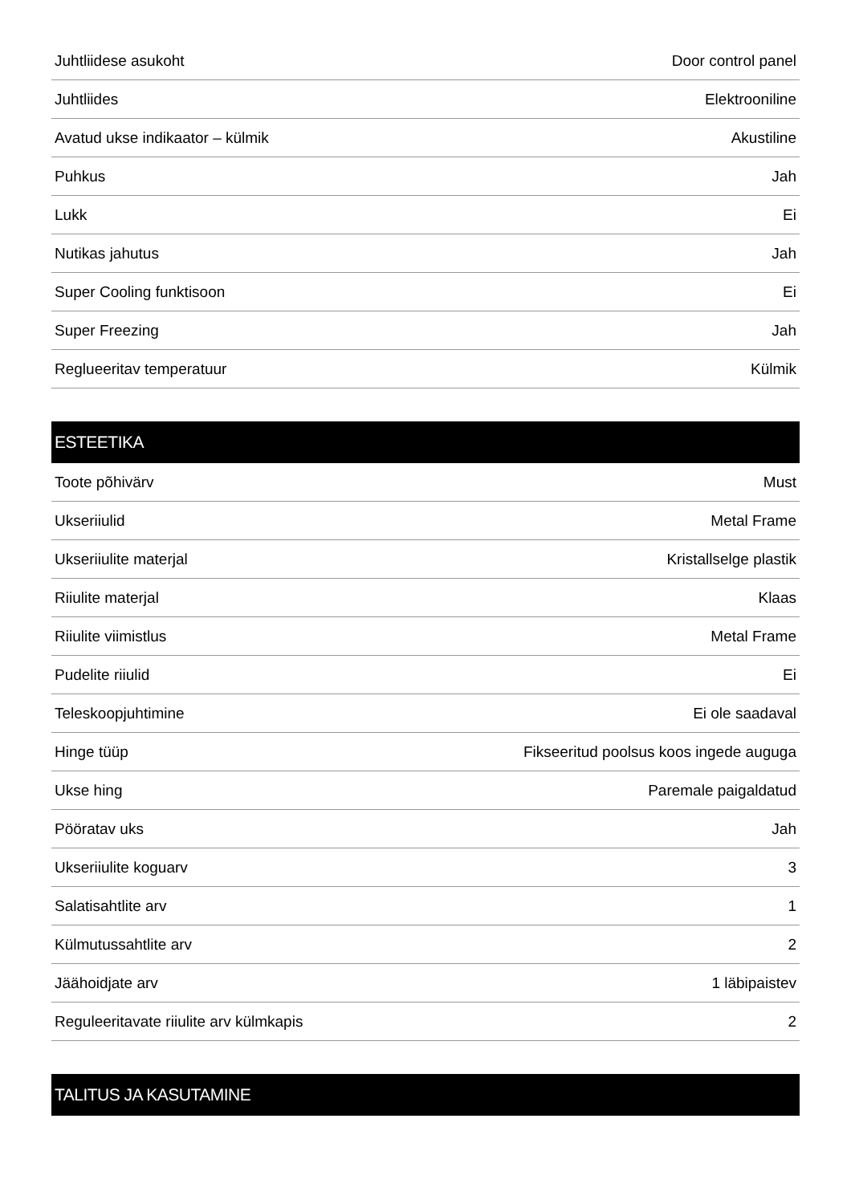| Juhtliidese asukoht | Door control panel |
| Juhtliides | Elektrooniline |
| Avatud ukse indikaator – külmik | Akustiline |
| Puhkus | Jah |
| Lukk | Ei |
| Nutikas jahutus | Jah |
| Super Cooling funktisoon | Ei |
| Super Freezing | Jah |
| Reglueeritav temperatuur | Külmik |
| ESTEETIKA | |
| Toote põhivärv | Must |
| Ukseriiulid | Metal Frame |
| Ukseriiulite materjal | Kristallselge plastik |
| Riiulite materjal | Klaas |
| Riiulite viimistlus | Metal Frame |
| Pudelite riiulid | Ei |
| Teleskoopjuhtimine | Ei ole saadaval |
| Hinge tüüp | Fikseeritud poolsus koos ingede auguga |
| Ukse hing | Paremale paigaldatud |
| Pööratav uks | Jah |
| Ukseriiulite koguarv | 3 |
| Salatisahtlite arv | 1 |
| Külmutussahtlite arv | 2 |
| Jäähoidjate arv | 1 läbipaistev |
| Reguleeritavate riiulite arv külmkapis | 2 |
| TALITUS JA KASUTAMINE | |